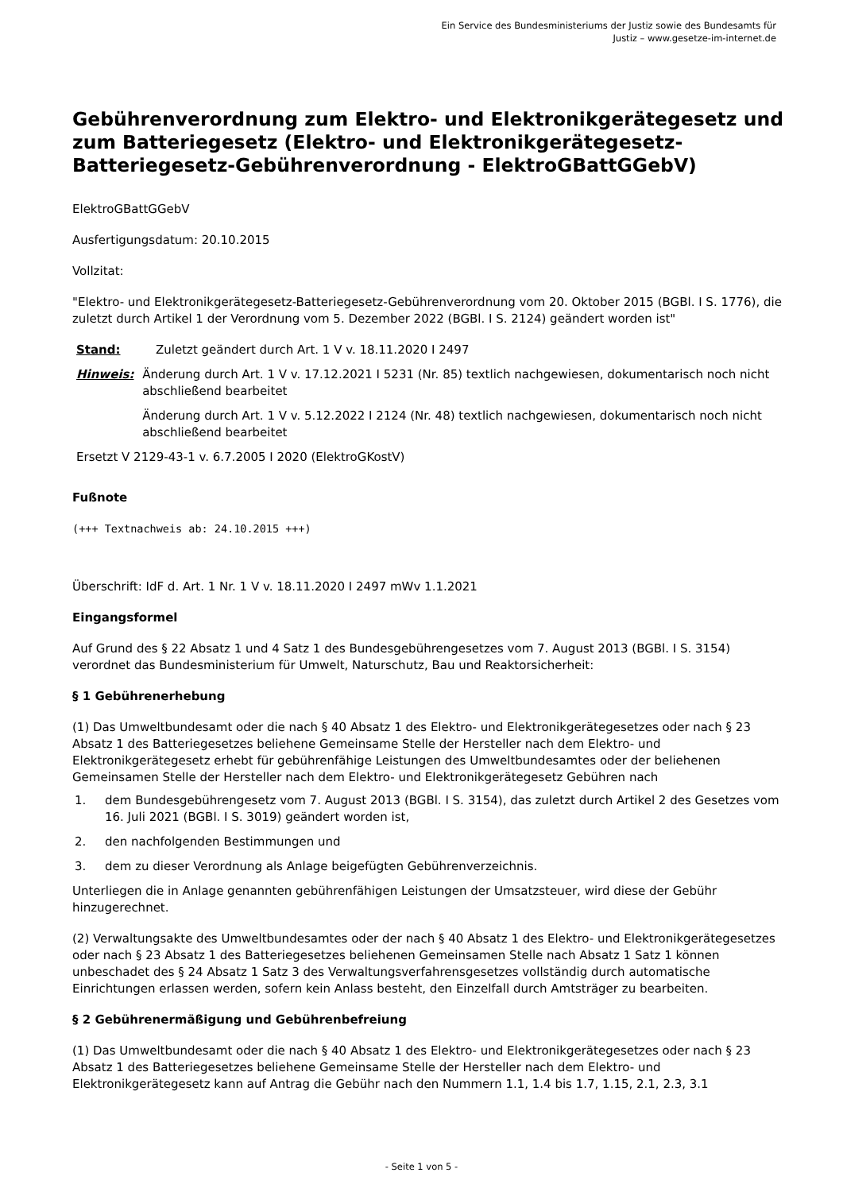Ein Service des Bundesministeriums der Justiz sowie des Bundesamts für
Justiz – www.gesetze-im-internet.de
Gebührenverordnung zum Elektro- und Elektronikgerätegesetz und zum Batteriegesetz (Elektro- und Elektronikgerätegesetz-Batteriegesetz-Gebührenverordnung - ElektroGBattGGebV)
ElektroGBattGGebV
Ausfertigungsdatum: 20.10.2015
Vollzitat:
"Elektro- und Elektronikgerätegesetz-Batteriegesetz-Gebührenverordnung vom 20. Oktober 2015 (BGBl. I S. 1776), die zuletzt durch Artikel 1 der Verordnung vom 5. Dezember 2022 (BGBl. I S. 2124) geändert worden ist"
Stand: Zuletzt geändert durch Art. 1 V v. 18.11.2020 I 2497
Hinweis: Änderung durch Art. 1 V v. 17.12.2021 I 5231 (Nr. 85) textlich nachgewiesen, dokumentarisch noch nicht abschließend bearbeitet
Änderung durch Art. 1 V v. 5.12.2022 I 2124 (Nr. 48) textlich nachgewiesen, dokumentarisch noch nicht abschließend bearbeitet
Ersetzt V 2129-43-1 v. 6.7.2005 I 2020 (ElektroGKostV)
Fußnote
(+++ Textnachweis ab: 24.10.2015 +++)
Überschrift: IdF d. Art. 1 Nr. 1 V v. 18.11.2020 I 2497 mWv 1.1.2021
Eingangsformel
Auf Grund des § 22 Absatz 1 und 4 Satz 1 des Bundesgebührengesetzes vom 7. August 2013 (BGBl. I S. 3154) verordnet das Bundesministerium für Umwelt, Naturschutz, Bau und Reaktorsicherheit:
§ 1 Gebührenerhebung
(1) Das Umweltbundesamt oder die nach § 40 Absatz 1 des Elektro- und Elektronikgerätegesetzes oder nach § 23 Absatz 1 des Batteriegesetzes beliehene Gemeinsame Stelle der Hersteller nach dem Elektro- und Elektronikgerätegesetz erhebt für gebührenfähige Leistungen des Umweltbundesamtes oder der beliehenen Gemeinsamen Stelle der Hersteller nach dem Elektro- und Elektronikgerätegesetz Gebühren nach
1. dem Bundesgebührengesetz vom 7. August 2013 (BGBl. I S. 3154), das zuletzt durch Artikel 2 des Gesetzes vom 16. Juli 2021 (BGBl. I S. 3019) geändert worden ist,
2. den nachfolgenden Bestimmungen und
3. dem zu dieser Verordnung als Anlage beigefügten Gebührenverzeichnis.
Unterliegen die in Anlage genannten gebührenfähigen Leistungen der Umsatzsteuer, wird diese der Gebühr hinzugerechnet.
(2) Verwaltungsakte des Umweltbundesamtes oder der nach § 40 Absatz 1 des Elektro- und Elektronikgerätegesetzes oder nach § 23 Absatz 1 des Batteriegesetzes beliehenen Gemeinsamen Stelle nach Absatz 1 Satz 1 können unbeschadet des § 24 Absatz 1 Satz 3 des Verwaltungsverfahrensgesetzes vollständig durch automatische Einrichtungen erlassen werden, sofern kein Anlass besteht, den Einzelfall durch Amtsträger zu bearbeiten.
§ 2 Gebührenermäßigung und Gebührenbefreiung
(1) Das Umweltbundesamt oder die nach § 40 Absatz 1 des Elektro- und Elektronikgerätegesetzes oder nach § 23 Absatz 1 des Batteriegesetzes beliehene Gemeinsame Stelle der Hersteller nach dem Elektro- und Elektronikgerätegesetz kann auf Antrag die Gebühr nach den Nummern 1.1, 1.4 bis 1.7, 1.15, 2.1, 2.3, 3.1
- Seite 1 von 5 -